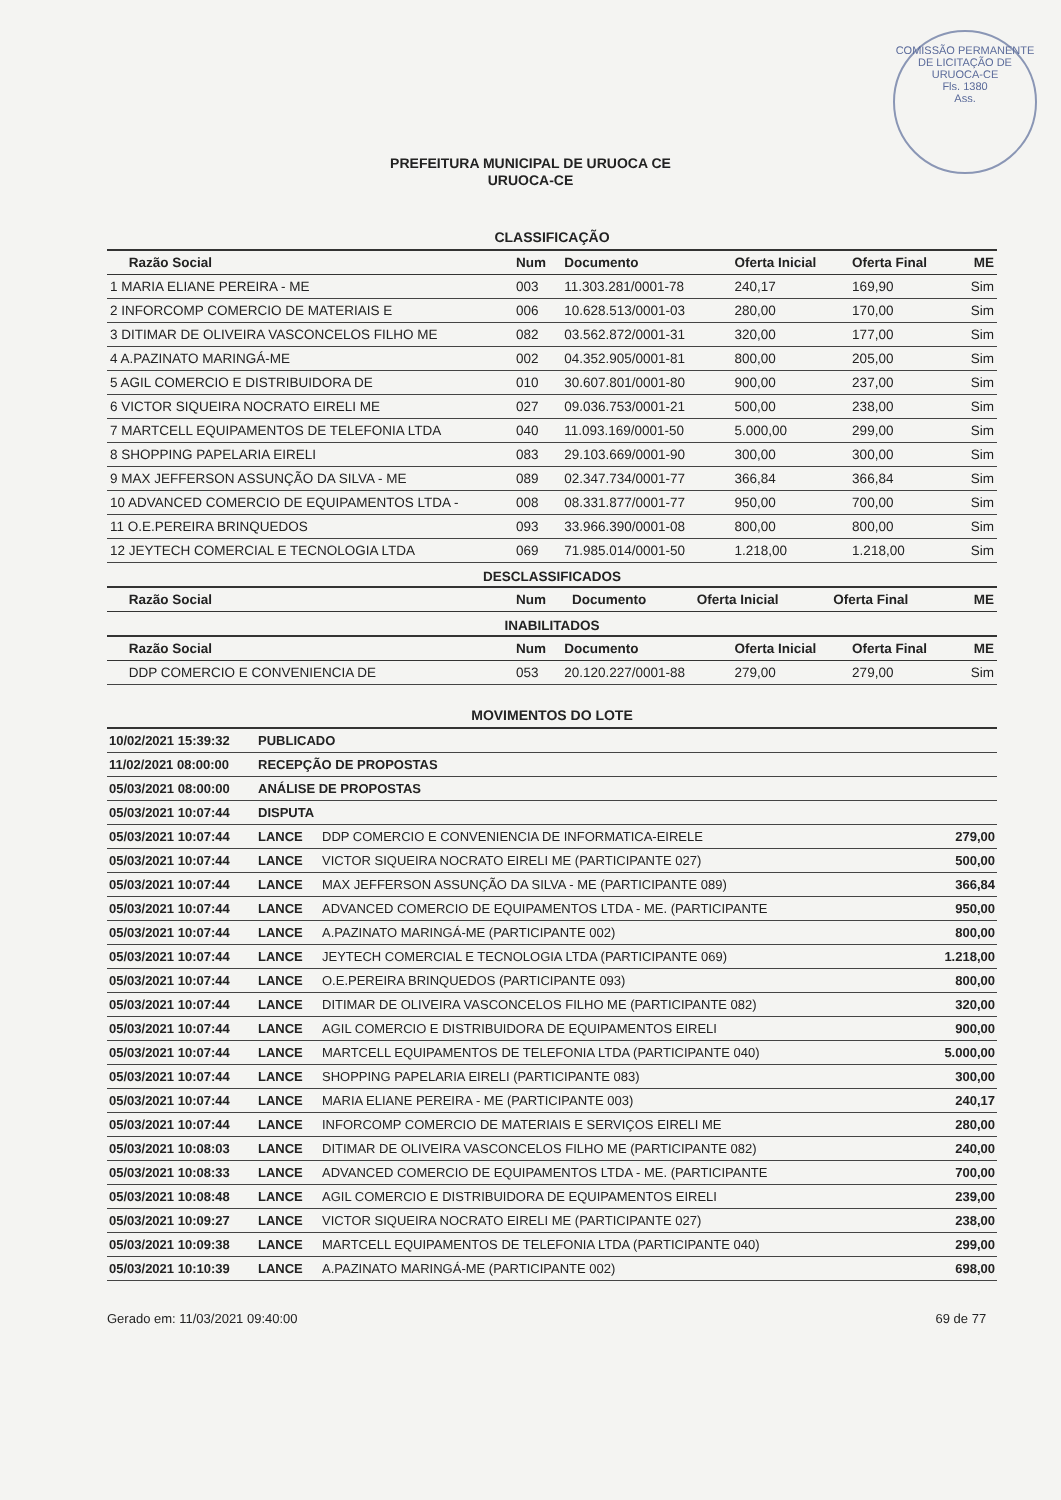COMISSÃO PERMANENTE DE LICITAÇÃO DE URUOCA-CE
Fls. 1380
Ass.
PREFEITURA MUNICIPAL DE URUOCA CE
URUOCA-CE
CLASSIFICAÇÃO
| Razão Social | Num | Documento | Oferta Inicial | Oferta Final | ME |
| --- | --- | --- | --- | --- | --- |
| 1 MARIA ELIANE PEREIRA - ME | 003 | 11.303.281/0001-78 | 240,17 | 169,90 | Sim |
| 2 INFORCOMP COMERCIO DE MATERIAIS E | 006 | 10.628.513/0001-03 | 280,00 | 170,00 | Sim |
| 3 DITIMAR DE OLIVEIRA VASCONCELOS FILHO ME | 082 | 03.562.872/0001-31 | 320,00 | 177,00 | Sim |
| 4 A.PAZINATO MARINGÁ-ME | 002 | 04.352.905/0001-81 | 800,00 | 205,00 | Sim |
| 5 AGIL COMERCIO E DISTRIBUIDORA DE | 010 | 30.607.801/0001-80 | 900,00 | 237,00 | Sim |
| 6 VICTOR SIQUEIRA NOCRATO EIRELI ME | 027 | 09.036.753/0001-21 | 500,00 | 238,00 | Sim |
| 7 MARTCELL EQUIPAMENTOS DE TELEFONIA LTDA | 040 | 11.093.169/0001-50 | 5.000,00 | 299,00 | Sim |
| 8 SHOPPING PAPELARIA EIRELI | 083 | 29.103.669/0001-90 | 300,00 | 300,00 | Sim |
| 9 MAX JEFFERSON ASSUNÇÃO DA SILVA - ME | 089 | 02.347.734/0001-77 | 366,84 | 366,84 | Sim |
| 10 ADVANCED COMERCIO DE EQUIPAMENTOS LTDA - | 008 | 08.331.877/0001-77 | 950,00 | 700,00 | Sim |
| 11 O.E.PEREIRA BRINQUEDOS | 093 | 33.966.390/0001-08 | 800,00 | 800,00 | Sim |
| 12 JEYTECH COMERCIAL E TECNOLOGIA LTDA | 069 | 71.985.014/0001-50 | 1.218,00 | 1.218,00 | Sim |
DESCLASSIFICADOS
| Razão Social | Num | Documento | Oferta Inicial | Oferta Final | ME |
| --- | --- | --- | --- | --- | --- |
INABILITADOS
| Razão Social | Num | Documento | Oferta Inicial | Oferta Final | ME |
| --- | --- | --- | --- | --- | --- |
| DDP COMERCIO E CONVENIENCIA DE | 053 | 20.120.227/0001-88 | 279,00 | 279,00 | Sim |
MOVIMENTOS DO LOTE
| 10/02/2021 15:39:32 | PUBLICADO | | |
| 11/02/2021 08:00:00 | RECEPÇÃO DE PROPOSTAS | | |
| 05/03/2021 08:00:00 | ANÁLISE DE PROPOSTAS | | |
| 05/03/2021 10:07:44 | DISPUTA | | |
| 05/03/2021 10:07:44 | LANCE | DDP COMERCIO E CONVENIENCIA DE INFORMATICA-EIRELE | 279,00 |
| 05/03/2021 10:07:44 | LANCE | VICTOR SIQUEIRA NOCRATO EIRELI ME (PARTICIPANTE 027) | 500,00 |
| 05/03/2021 10:07:44 | LANCE | MAX JEFFERSON ASSUNÇÃO DA SILVA - ME (PARTICIPANTE 089) | 366,84 |
| 05/03/2021 10:07:44 | LANCE | ADVANCED COMERCIO DE EQUIPAMENTOS LTDA - ME. (PARTICIPANTE | 950,00 |
| 05/03/2021 10:07:44 | LANCE | A.PAZINATO MARINGÁ-ME (PARTICIPANTE 002) | 800,00 |
| 05/03/2021 10:07:44 | LANCE | JEYTECH COMERCIAL E TECNOLOGIA LTDA (PARTICIPANTE 069) | 1.218,00 |
| 05/03/2021 10:07:44 | LANCE | O.E.PEREIRA BRINQUEDOS (PARTICIPANTE 093) | 800,00 |
| 05/03/2021 10:07:44 | LANCE | DITIMAR DE OLIVEIRA VASCONCELOS FILHO ME (PARTICIPANTE 082) | 320,00 |
| 05/03/2021 10:07:44 | LANCE | AGIL COMERCIO E DISTRIBUIDORA DE EQUIPAMENTOS EIRELI | 900,00 |
| 05/03/2021 10:07:44 | LANCE | MARTCELL EQUIPAMENTOS DE TELEFONIA LTDA (PARTICIPANTE 040) | 5.000,00 |
| 05/03/2021 10:07:44 | LANCE | SHOPPING PAPELARIA EIRELI (PARTICIPANTE 083) | 300,00 |
| 05/03/2021 10:07:44 | LANCE | MARIA ELIANE PEREIRA - ME (PARTICIPANTE 003) | 240,17 |
| 05/03/2021 10:07:44 | LANCE | INFORCOMP COMERCIO DE MATERIAIS E SERVIÇOS EIRELI ME | 280,00 |
| 05/03/2021 10:08:03 | LANCE | DITIMAR DE OLIVEIRA VASCONCELOS FILHO ME (PARTICIPANTE 082) | 240,00 |
| 05/03/2021 10:08:33 | LANCE | ADVANCED COMERCIO DE EQUIPAMENTOS LTDA - ME. (PARTICIPANTE | 700,00 |
| 05/03/2021 10:08:48 | LANCE | AGIL COMERCIO E DISTRIBUIDORA DE EQUIPAMENTOS EIRELI | 239,00 |
| 05/03/2021 10:09:27 | LANCE | VICTOR SIQUEIRA NOCRATO EIRELI ME (PARTICIPANTE 027) | 238,00 |
| 05/03/2021 10:09:38 | LANCE | MARTCELL EQUIPAMENTOS DE TELEFONIA LTDA (PARTICIPANTE 040) | 299,00 |
| 05/03/2021 10:10:39 | LANCE | A.PAZINATO MARINGÁ-ME (PARTICIPANTE 002) | 698,00 |
Gerado em: 11/03/2021 09:40:00 69 de 77